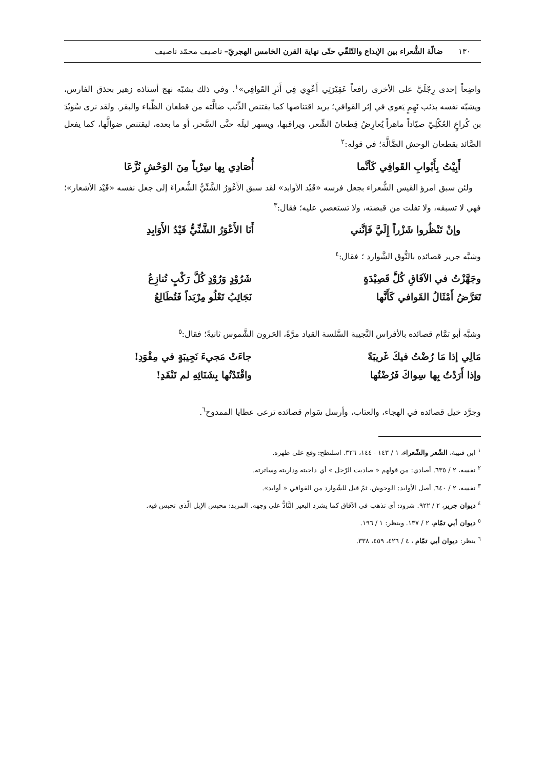١٣٠ ضالّة الشُّعراء بين الإبداع والتّلقّي حتّى نهاية القرن الخامس الهجريّ– ناصيف محمّد ناصيف
واضِعاً إحدى رِجْلَيَّ على الأخرى رافعاً عَقِيْرَتِي أَعْوِي فِي أَثَرِ القَوافِي»<sup>١</sup>. وفي ذلك يشبّه نهج أستاذه زهير بحذق الفارس، ويشبّه نفسه بذئب نَهِمٍ يَعوي في إثر القوافي؛ يريد اقتناصها كما يقتنص الذِّئب ضالَّته من قطعان الظِّباء والبقر. ولقد نرى سُوَيْدَ بن كُراعٍ العُكْلِيّ صيّاداً ماهراً يُعارِضُ قِطعانَ الشِّعر، ويراقبها، ويسهر ليلَه حتَّى السَّحر، أو ما بعده، ليقتنص ضوالَّها، كما يفعل الصَّائد بقطعان الوحش الضَّالَّة؛ في قوله:<sup>٢</sup>
أَبِيْتُ بِأَبْوابِ القَوافِي كَأنَّما أُصَادِي بِها سِرْباً مِنَ الوَحْشِ نُزَّعَا
ولئن سبق امرؤ القيس الشُّعراء بجعل فرسه «قَيْد الأوابد» لقد سبق الأَعْوَرُ الشَّنِّيُّ الشُّعراءَ إلى جعل نفسه «قَيْد الأشعار»؛ فهي لا تسبقه، ولا تفلت من قبضته، ولا تستعصي عليه؛ فقال:<sup>٣</sup>
وإنْ تَنْظُروا شَزْراً إِلَيَّ فَإنَّني أَنَا الأَعْوَرُ الشَّنِّيُّ قَيْدُ الأَوَابِدِ
وشبَّه جرير قصائده بالنُّوق الشَّوارد ؛ فقال:<sup>٤</sup>
وجَهَّزْتُ في الآفَاقِ كُلَّ قَصِيْدَةٍ شَرُوْدٍ وَرُوْدٍ كُلَّ رَكْبٍ تُنازِعُ
تَعَرَّضُ أَمْثَالُ القَوافي كَأَنَّها نَجَائِبُ تَعْلُو مِرْبَداً فَتُطَالِعُ
وشبَّه أبو تمَّام قصائده بالأفراس النَّجيبة السَّلسة القياد مرَّةً، الحَرون الشَّموس ثانيةً؛ فقال:<sup>٥</sup>
مَالِي إذا مَا رُضْتُ فيكَ غَريبَةً جاءَتْ مَجيءَ نَجِيبَةٍ في مِقْوَدِ!
وإذا أَرَدْتُ بِها سِواكَ فَرُضْتُها واقْتَدْتُها بِشَنَائِهِ لم تَنْقَدِ!
وجرَّد خيل قصائده في الهجاء، والعتاب، وأرسل سَوام قصائده ترعى عطايا الممدوح<sup>٦</sup>.
<sup>١</sup> ابن قتيبة، الشّعر والشّعراء، ١ / ١٤٣ - ١٤٤، ٣٢٦. اسلنطح: وقع على ظهره.
<sup>٢</sup> نفسه، ٢ / ٦٣٥. أصادي: من قولهم « صاديت الرّجل » أي داجيته وداريته وساترته.
<sup>٣</sup> نفسه، ٢ / ٦٤٠. أصل الأوابد: الوحوش، ثمّ قيل للشّوارد من القوافي « أوابد».
<sup>٤</sup> ديوان جرير، ٢ / ٩٢٢. شرود: أي تذهب في الآفاق كما يشرد البعير النَّادُّ على وجهه. المربد: محبس الإبل الّذي تحبس فيه.
<sup>٥</sup> ديوان أبي تمّام، ٢ / ١٣٧. وينظر: ١ / ١٩٦.
<sup>٦</sup> ينظر: ديوان أبي تمّام ، ٤ / ٤٢٦، ٤٥٩، ٣٣٨.